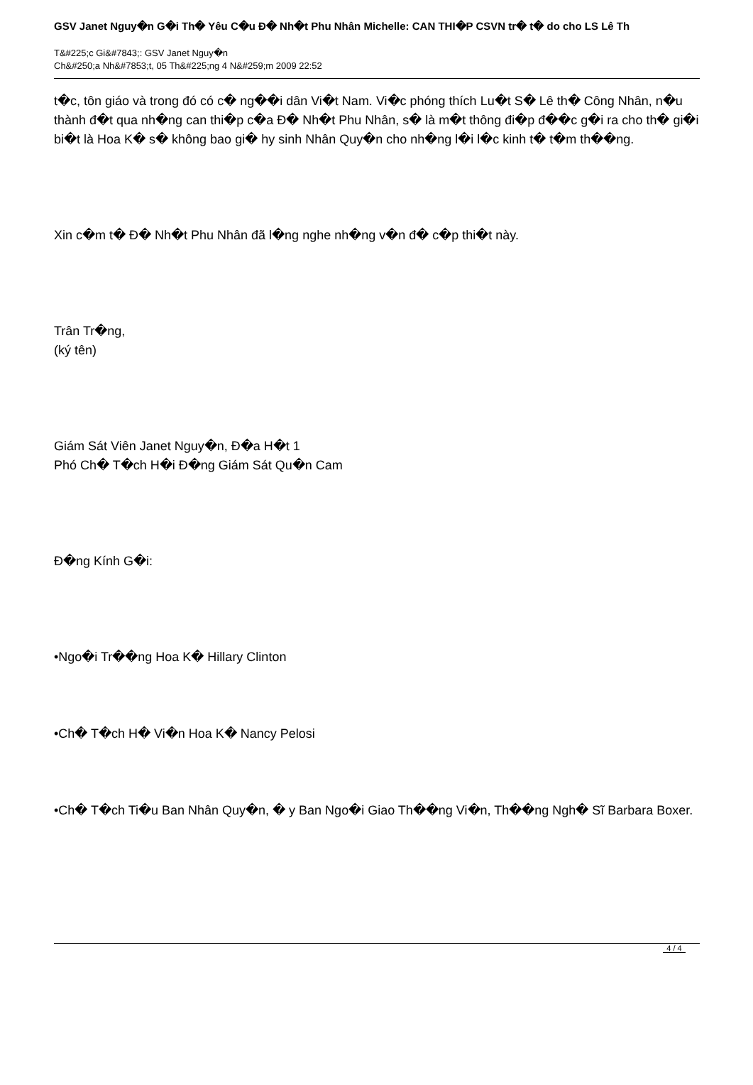GSV Janet Nguy�n G�i Th� Yêu C�u Đ� Nh�t Phu Nhân Michelle: CAN THI�P CSVN tr� t� do cho LS Lê Th
T&#225;c Gi&#7843;: GSV Janet Nguy�n
Ch&#250;a Nh&#7853;t, 05 Th&#225;ng 4 N&#259;m 2009 22:52
t�c, tôn giáo và trong đó có c� ng��i dân Vi�t Nam. Vi�c phóng thích Lu�t S� Lê th� Công Nhân, n�u thành đ�t qua nh�ng can thi�p c�a Đ� Nh�t Phu Nhân, s� là m�t thông đi�p đ��c g�i ra cho th� gi�i bi�t là Hoa K� s� không bao gi� hy sinh Nhân Quy�n cho nh�ng l�i l�c kinh t� t�m th��ng.
Xin c�m t� Đ� Nh�t Phu Nhân đã l�ng nghe nh�ng v�n đ� c�p thi�t này.
Trân Tr�ng,
(ký tên)
Giám Sát Viên Janet Nguy�n, Đ�a H�t 1
Phó Ch� T�ch H�i Đ�ng Giám Sát Qu�n Cam
Đ�ng Kính G�i:
•Ngo�i Tr��ng Hoa K� Hillary Clinton
•Ch� T�ch H� Vi�n Hoa K� Nancy Pelosi
•Ch� T�ch Ti�u Ban Nhân Quy�n, � y Ban Ngo�i Giao Th��ng Vi�n, Th��ng Ngh� Sĩ Barbara Boxer.
4 / 4